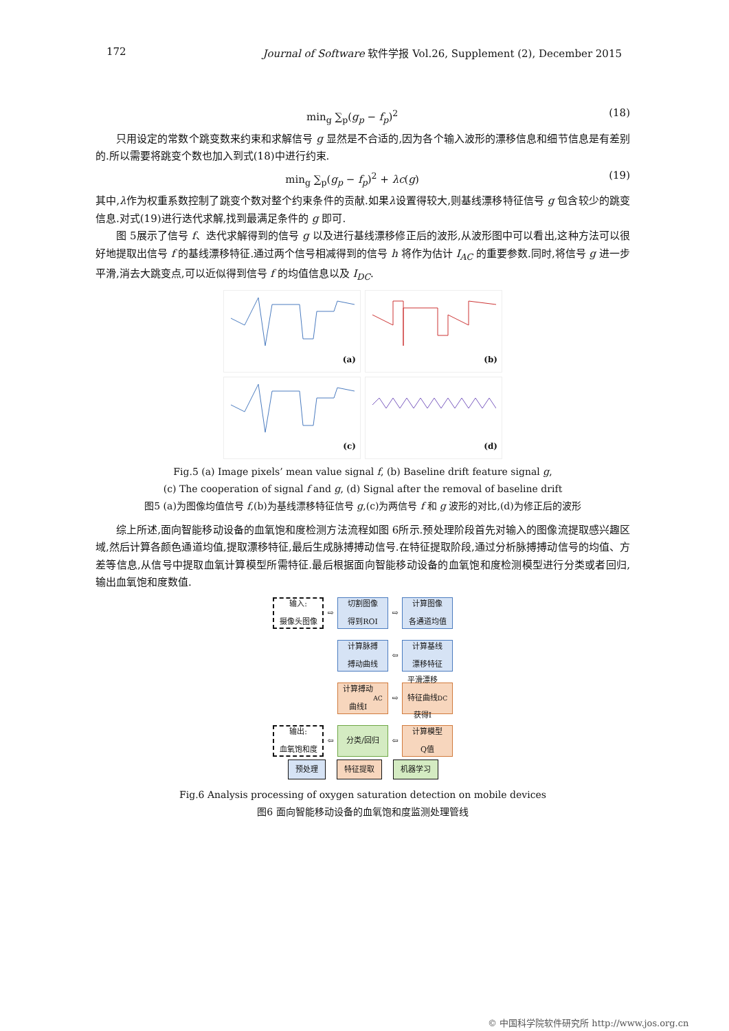172 Journal of Software 软件学报 Vol.26, Supplement (2), December 2015
min<sub>g</sub> ∑<sub>p</sub>(g<sub>p</sub> − f<sub>p</sub>)<sup>2</sup> (18)
只用设定的常数个跳变数来约束和求解信号 g 显然是不合适的,因为各个输入波形的漂移信息和细节信息是有差别的.所以需要将跳变个数也加入到式(18)中进行约束.
min<sub>g</sub> ∑<sub>p</sub>(g<sub>p</sub> − f<sub>p</sub>)<sup>2</sup> + λc(g) (19)
其中,λ作为权重系数控制了跳变个数对整个约束条件的贡献.如果λ设置得较大,则基线漂移特征信号 g 包含较少的跳变信息.对式(19)进行迭代求解,找到最满足条件的 g 即可.
图 5展示了信号 f、迭代求解得到的信号 g 以及进行基线漂移修正后的波形,从波形图中可以看出,这种方法可以很好地提取出信号 f 的基线漂移特征.通过两个信号相减得到的信号 h 将作为估计 I<sub>AC</sub> 的重要参数.同时,将信号 g 进一步平滑,消去大跳变点,可以近似得到信号 f 的均值信息以及 I<sub>DC</sub>.
(a)
(b)
(c)
(d)
Fig.5 (a) Image pixels’ mean value signal f, (b) Baseline drift feature signal g,
(c) The cooperation of signal f and g, (d) Signal after the removal of baseline drift
图5 (a)为图像均值信号 f,(b)为基线漂移特征信号 g,(c)为两信号 f 和 g 波形的对比,(d)为修正后的波形
综上所述,面向智能移动设备的血氧饱和度检测方法流程如图 6所示.预处理阶段首先对输入的图像流提取感兴趣区域,然后计算各颜色通道均值,提取漂移特征,最后生成脉搏搏动信号.在特征提取阶段,通过分析脉搏搏动信号的均值、方差等信息,从信号中提取血氧计算模型所需特征.最后根据面向智能移动设备的血氧饱和度检测模型进行分类或者回归,输出血氧饱和度数值.
输入:
摄像头图像
⇨
切割图像
得到ROI
⇨
计算图像
各通道均值
计算脉搏
搏动曲线
⇦
计算基线
漂移特征
计算搏动
曲线I<sub>AC</sub>
⇨
平滑漂移
特征曲线
获得I<sub>DC</sub>
输出:
血氧饱和度
⇦
分类/回归
⇦
计算模型
Q值
预处理 特征提取 机器学习
Fig.6 Analysis processing of oxygen saturation detection on mobile devices
图6 面向智能移动设备的血氧饱和度监测处理管线
© 中国科学院软件研究所 http://www.jos.org.cn